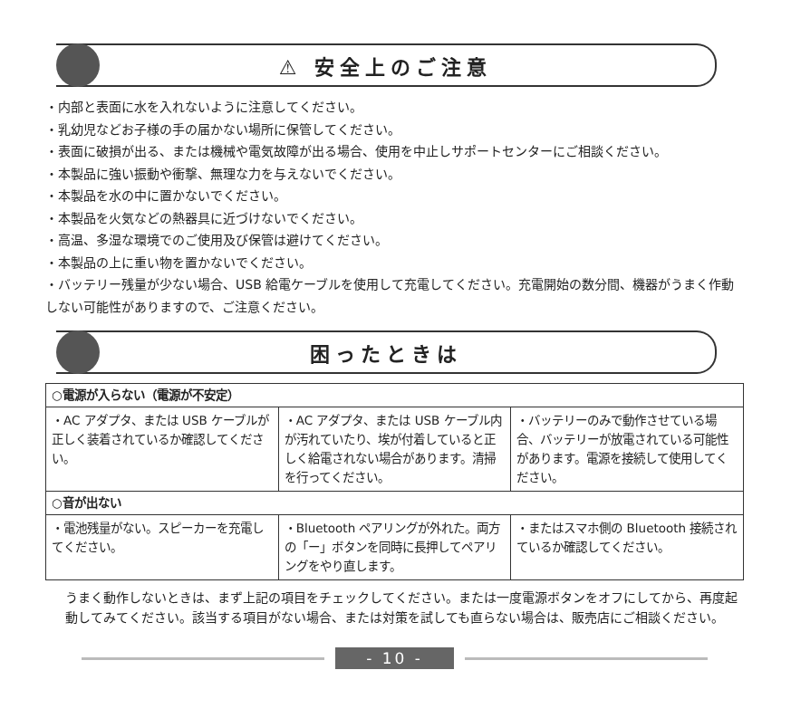⚠ 安全上のご注意
・内部と表面に水を入れないように注意してください。
・乳幼児などお子様の手の届かない場所に保管してください。
・表面に破損が出る、または機械や電気故障が出る場合、使用を中止しサポートセンターにご相談ください。
・本製品に強い振動や衝撃、無理な力を与えないでください。
・本製品を水の中に置かないでください。
・本製品を火気などの熱器具に近づけないでください。
・高温、多湿な環境でのご使用及び保管は避けてください。
・本製品の上に重い物を置かないでください。
・バッテリー残量が少ない場合、USB 給電ケーブルを使用して充電してください。充電開始の数分間、機器がうまく作動しない可能性がありますので、ご注意ください。
困ったときは
| ○電源が入らない（電源が不安定） | | |
| ・AC アダプタ、または USB ケーブルが正しく装着されているか確認してください。 | ・AC アダプタ、または USB ケーブル内が汚れていたり、埃が付着していると正しく給電されない場合があります。清掃を行ってください。 | ・バッテリーのみで動作させている場合、バッテリーが放電されている可能性があります。電源を接続して使用してください。 |
| ○音が出ない | | |
| ・電池残量がない。スピーカーを充電してください。 | ・Bluetooth ペアリングが外れた。両方の「ー」ボタンを同時に長押してペアリングをやり直します。 | ・またはスマホ側の Bluetooth 接続されているか確認してください。 |
うまく動作しないときは、まず上記の項目をチェックしてください。または一度電源ボタンをオフにしてから、再度起動してみてください。該当する項目がない場合、または対策を試しても直らない場合は、販売店にご相談ください。
- 10 -